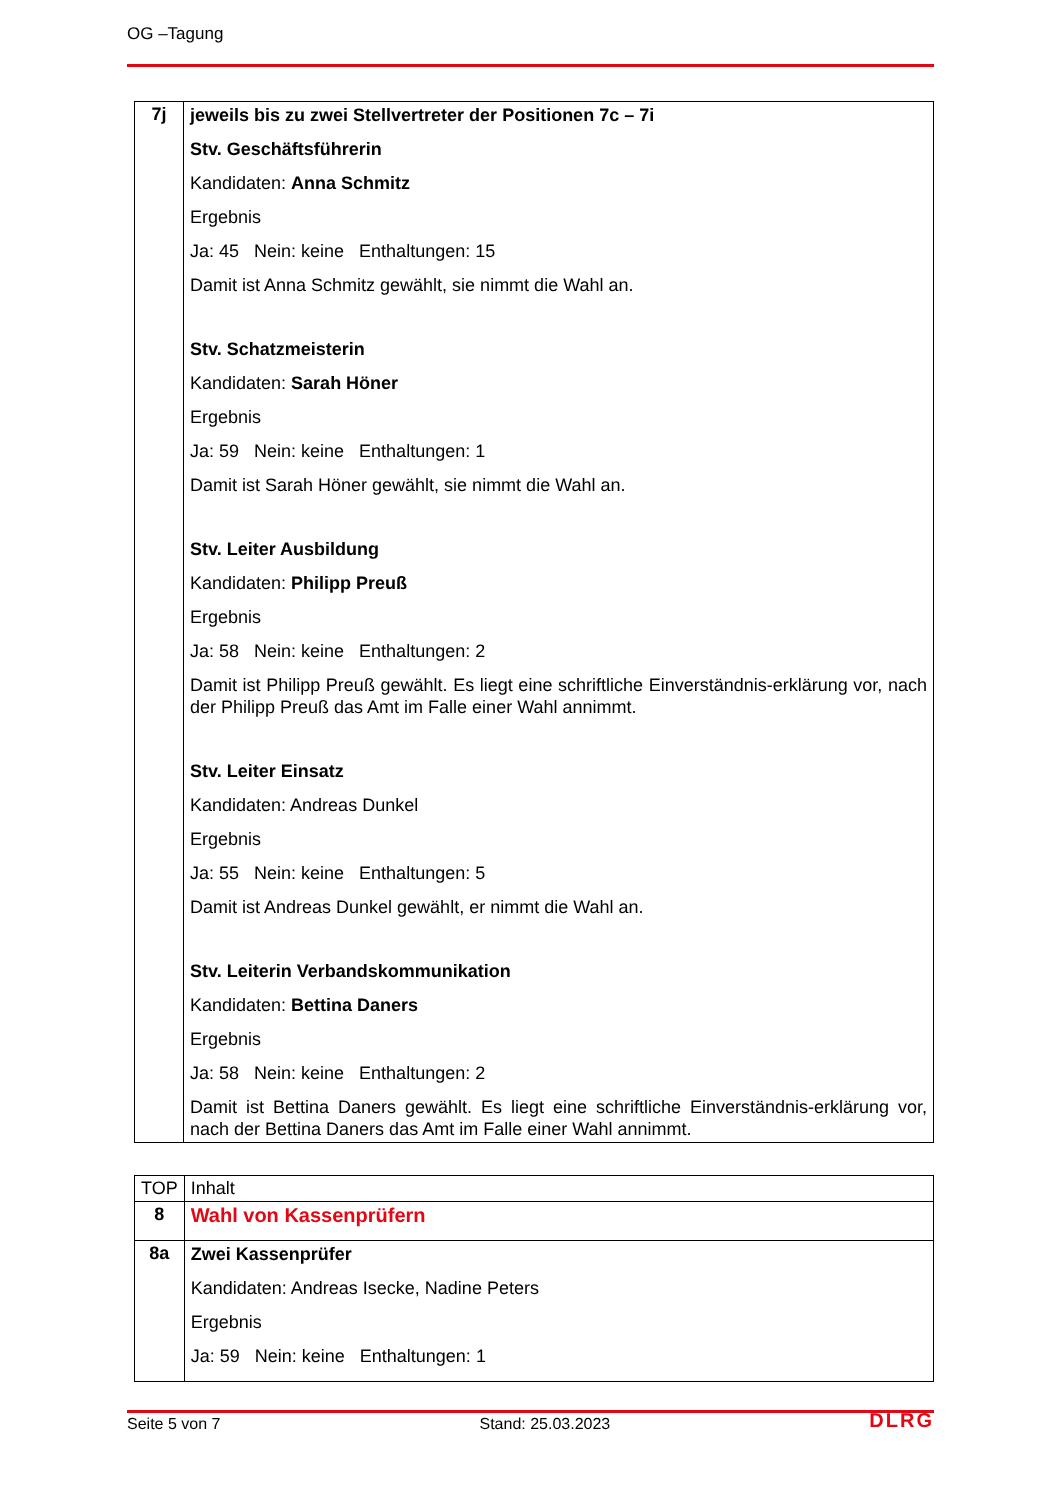OG –Tagung
| 7j | jeweils bis zu zwei Stellvertreter der Positionen 7c – 7i Stv. Geschäftsführerin Kandidaten: Anna Schmitz Ergebnis Ja: 45 Nein: keine Enthaltungen: 15 Damit ist Anna Schmitz gewählt, sie nimmt die Wahl an. Stv. Schatzmeisterin Kandidaten: Sarah Höner Ergebnis Ja: 59 Nein: keine Enthaltungen: 1 Damit ist Sarah Höner gewählt, sie nimmt die Wahl an. Stv. Leiter Ausbildung Kandidaten: Philipp Preuß Ergebnis Ja: 58 Nein: keine Enthaltungen: 2 Damit ist Philipp Preuß gewählt. Es liegt eine schriftliche Einverständnis-erklärung vor, nach der Philipp Preuß das Amt im Falle einer Wahl annimmt. Stv. Leiter Einsatz Kandidaten: Andreas Dunkel Ergebnis Ja: 55 Nein: keine Enthaltungen: 5 Damit ist Andreas Dunkel gewählt, er nimmt die Wahl an. Stv. Leiterin Verbandskommunikation Kandidaten: Bettina Daners Ergebnis Ja: 58 Nein: keine Enthaltungen: 2 Damit ist Bettina Daners gewählt. Es liegt eine schriftliche Einverständnis-erklärung vor, nach der Bettina Daners das Amt im Falle einer Wahl annimmt. |
| TOP | Inhalt |
| --- | --- |
| 8 | Wahl von Kassenprüfern |
| 8a | Zwei Kassenprüfer Kandidaten: Andreas Isecke, Nadine Peters Ergebnis Ja: 59 Nein: keine Enthaltungen: 1 |
Seite 5 von 7 Stand: 25.03.2023 DLRG